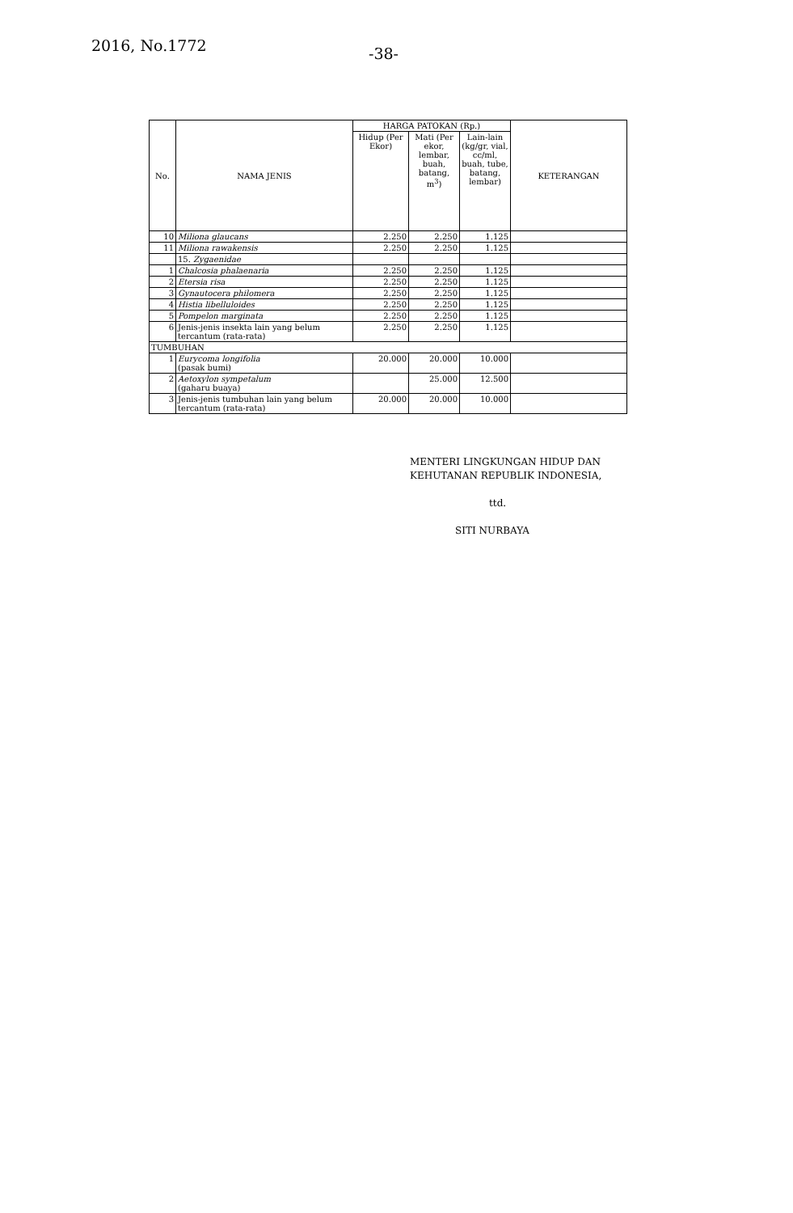2016, No.1772 -38-
| No. | NAMA JENIS | HARGA PATOKAN (Rp.) | | | KETERANGAN |
| --- | --- | --- | --- | --- | --- |
| | | Hidup (Per Ekor) | Mati (Per ekor, lembar, buah, batang, m<sup>3</sup>) | Lain-lain (kg/gr, vial, cc/ml, buah, tube, batang, lembar) | |
| 10 | Miliona glaucans | 2.250 | 2.250 | 1.125 | |
| 11 | Miliona rawakensis | 2.250 | 2.250 | 1.125 | |
| | 15. Zygaenidae | | | | |
| 1 | Chalcosia phalaenaria | 2.250 | 2.250 | 1.125 | |
| 2 | Etersia risa | 2.250 | 2.250 | 1.125 | |
| 3 | Gynautocera philomera | 2.250 | 2.250 | 1.125 | |
| 4 | Histia libelluloides | 2.250 | 2.250 | 1.125 | |
| 5 | Pompelon marginata | 2.250 | 2.250 | 1.125 | |
| 6 | Jenis-jenis insekta lain yang belum tercantum (rata-rata) | 2.250 | 2.250 | 1.125 | |
| TUMBUHAN | | | | | |
| 1 | Eurycoma longifolia (pasak bumi) | 20.000 | 20.000 | 10.000 | |
| 2 | Aetoxylon sympetalum (gaharu buaya) | | 25.000 | 12.500 | |
| 3 | Jenis-jenis tumbuhan lain yang belum tercantum (rata-rata) | 20.000 | 20.000 | 10.000 | |
MENTERI LINGKUNGAN HIDUP DAN
KEHUTANAN REPUBLIK INDONESIA,
ttd.
SITI NURBAYA